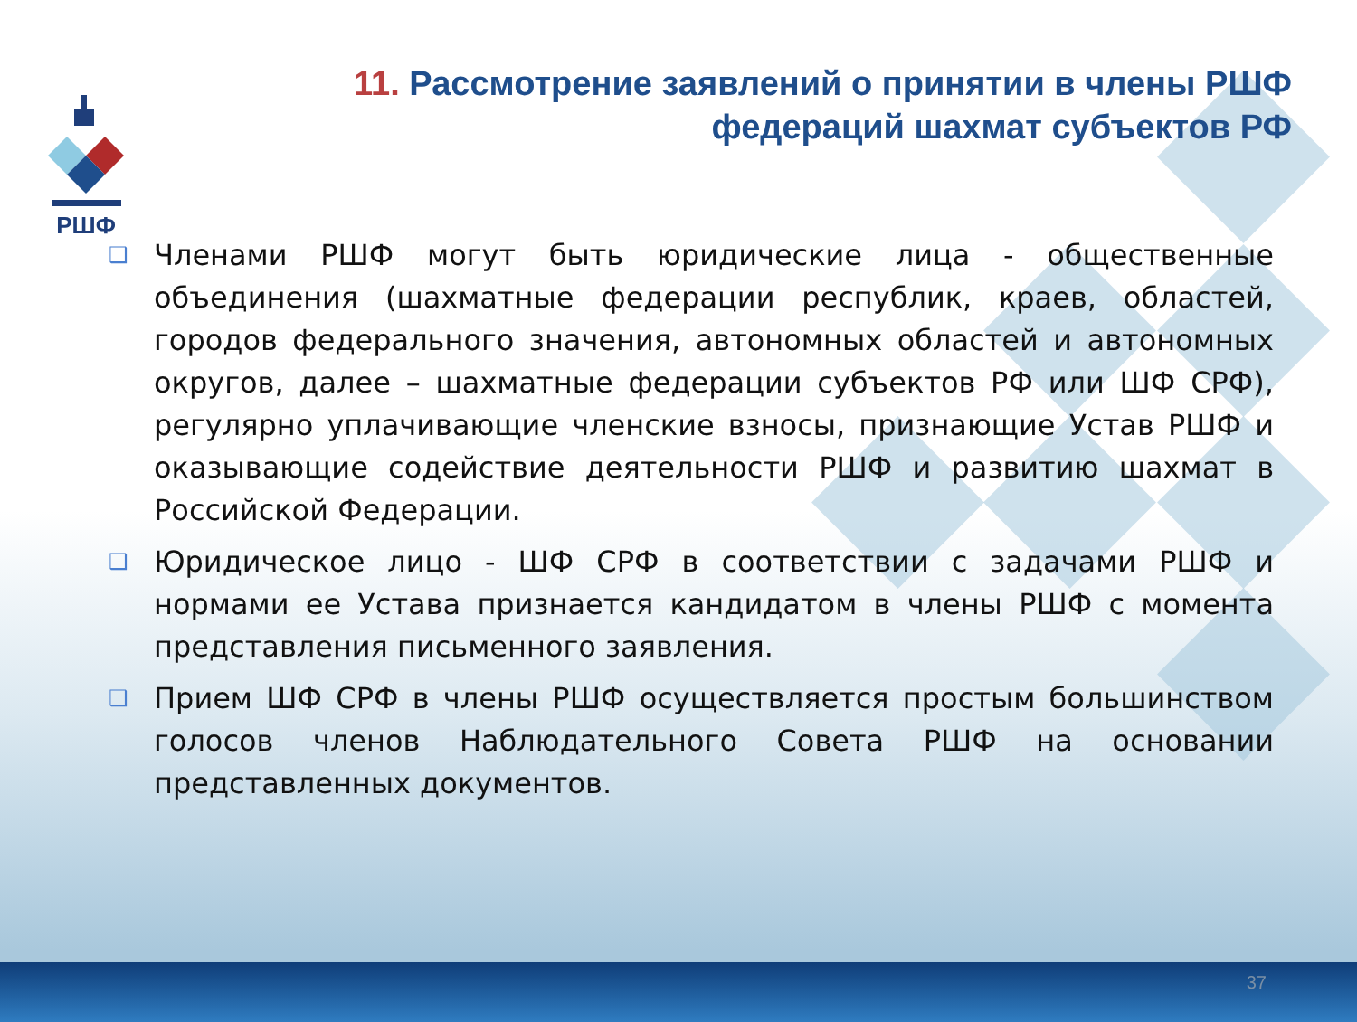РШФ
11. Рассмотрение заявлений о принятии в члены РШФ федераций шахмат субъектов РФ
❑
Членами РШФ могут быть юридические лица - общественные объединения (шахматные федерации республик, краев, областей, городов федерального значения, автономных областей и автономных округов, далее – шахматные федерации субъектов РФ или ШФ СРФ), регулярно уплачивающие членские взносы, признающие Устав РШФ и оказывающие содействие деятельности РШФ и развитию шахмат в Российской Федерации.
❑
Юридическое лицо - ШФ СРФ в соответствии с задачами РШФ и нормами ее Устава признается кандидатом в члены РШФ с момента представления письменного заявления.
❑
Прием ШФ СРФ в члены РШФ осуществляется простым большинством голосов членов Наблюдательного Совета РШФ на основании представленных документов.
37